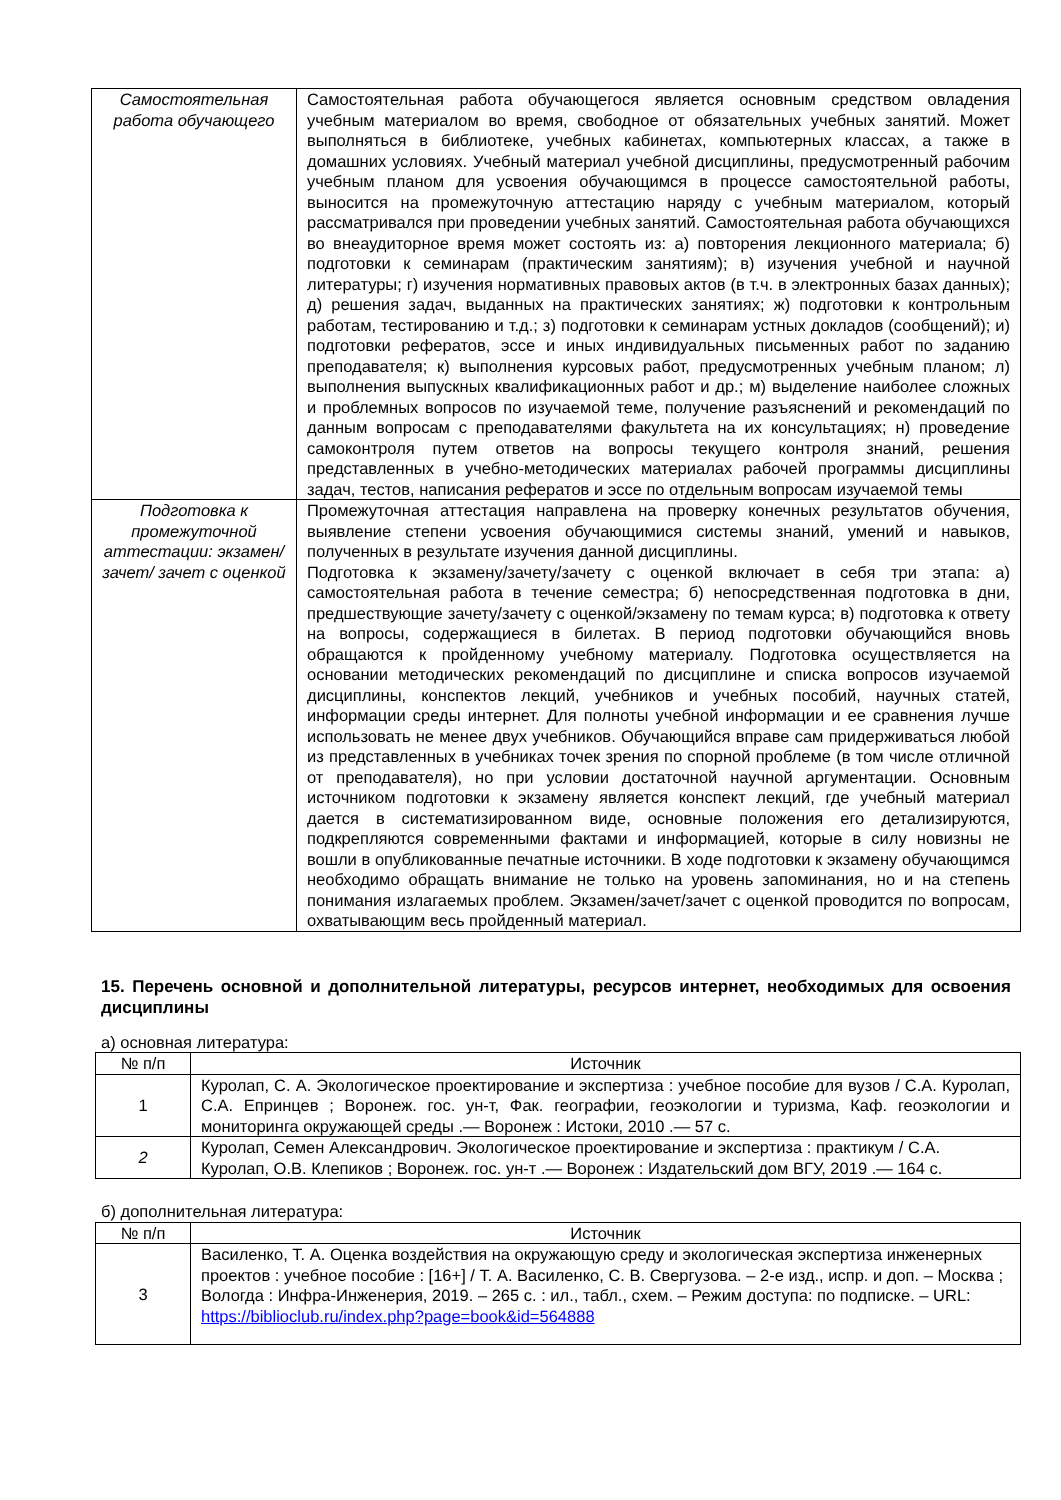| Самостоятельная работа обучающего | Самостоятельная работа обучающегося является основным средством овладения учебным материалом во время, свободное от обязательных учебных занятий. Может выполняться в библиотеке, учебных кабинетах, компьютерных классах, а также в домашних условиях. Учебный материал учебной дисциплины, предусмотренный рабочим учебным планом для усвоения обучающимся в процессе самостоятельной работы, выносится на промежуточную аттестацию наряду с учебным материалом, который рассматривался при проведении учебных занятий. Самостоятельная работа обучающихся во внеаудиторное время может состоять из: а) повторения лекционного материала; б) подготовки к семинарам (практическим занятиям); в) изучения учебной и научной литературы; г) изучения нормативных правовых актов (в т.ч. в электронных базах данных); д) решения задач, выданных на практических занятиях; ж) подготовки к контрольным работам, тестированию и т.д.; з) подготовки к семинарам устных докладов (сообщений); и) подготовки рефератов, эссе и иных индивидуальных письменных работ по заданию преподавателя; к) выполнения курсовых работ, предусмотренных учебным планом; л) выполнения выпускных квалификационных работ и др.; м) выделение наиболее сложных и проблемных вопросов по изучаемой теме, получение разъяснений и рекомендаций по данным вопросам с преподавателями факультета на их консультациях; н) проведение самоконтроля путем ответов на вопросы текущего контроля знаний, решения представленных в учебно-методических материалах рабочей программы дисциплины задач, тестов, написания рефератов и эссе по отдельным вопросам изучаемой темы |
| Подготовка к промежуточной аттестации: экзамен/зачет/ зачет с оценкой | Промежуточная аттестация направлена на проверку конечных результатов обучения, выявление степени усвоения обучающимися системы знаний, умений и навыков, полученных в результате изучения данной дисциплины. Подготовка к экзамену/зачету/зачету с оценкой включает в себя три этапа: а) самостоятельная работа в течение семестра; б) непосредственная подготовка в дни, предшествующие зачету/зачету с оценкой/экзамену по темам курса; в) подготовка к ответу на вопросы, содержащиеся в билетах. В период подготовки обучающийся вновь обращаются к пройденному учебному материалу. Подготовка осуществляется на основании методических рекомендаций по дисциплине и списка вопросов изучаемой дисциплины, конспектов лекций, учебников и учебных пособий, научных статей, информации среды интернет. Для полноты учебной информации и ее сравнения лучше использовать не менее двух учебников. Обучающийся вправе сам придерживаться любой из представленных в учебниках точек зрения по спорной проблеме (в том числе отличной от преподавателя), но при условии достаточной научной аргументации. Основным источником подготовки к экзамену является конспект лекций, где учебный материал дается в систематизированном виде, основные положения его детализируются, подкрепляются современными фактами и информацией, которые в силу новизны не вошли в опубликованные печатные источники. В ходе подготовки к экзамену обучающимся необходимо обращать внимание не только на уровень запоминания, но и на степень понимания излагаемых проблем. Экзамен/зачет/зачет с оценкой проводится по вопросам, охватывающим весь пройденный материал. |
15. Перечень основной и дополнительной литературы, ресурсов интернет, необходимых для освоения дисциплины
а) основная литература:
| № п/п | Источник |
| --- | --- |
| 1 | Куролап, С. А. Экологическое проектирование и экспертиза : учебное пособие для вузов / С.А. Куролап, С.А. Епринцев ; Воронеж. гос. ун-т, Фак. географии, геоэкологии и туризма, Каф. геоэкологии и мониторинга окружающей среды .— Воронеж : Истоки, 2010 .— 57 с. |
| 2 | Куролап, Семен Александрович. Экологическое проектирование и экспертиза : практикум / С.А. Куролап, О.В. Клепиков ; Воронеж. гос. ун-т .— Воронеж : Издательский дом ВГУ, 2019 .— 164 с. |
б) дополнительная литература:
| № п/п | Источник |
| --- | --- |
| 3 | Василенко, Т. А. Оценка воздействия на окружающую среду и экологическая экспертиза инженерных проектов : учебное пособие : [16+] / Т. А. Василенко, С. В. Свергузова. – 2-е изд., испр. и доп. – Москва ; Вологда : Инфра-Инженерия, 2019. – 265 с. : ил., табл., схем. – Режим доступа: по подписке. – URL: https://biblioclub.ru/index.php?page=book&id=564888 |